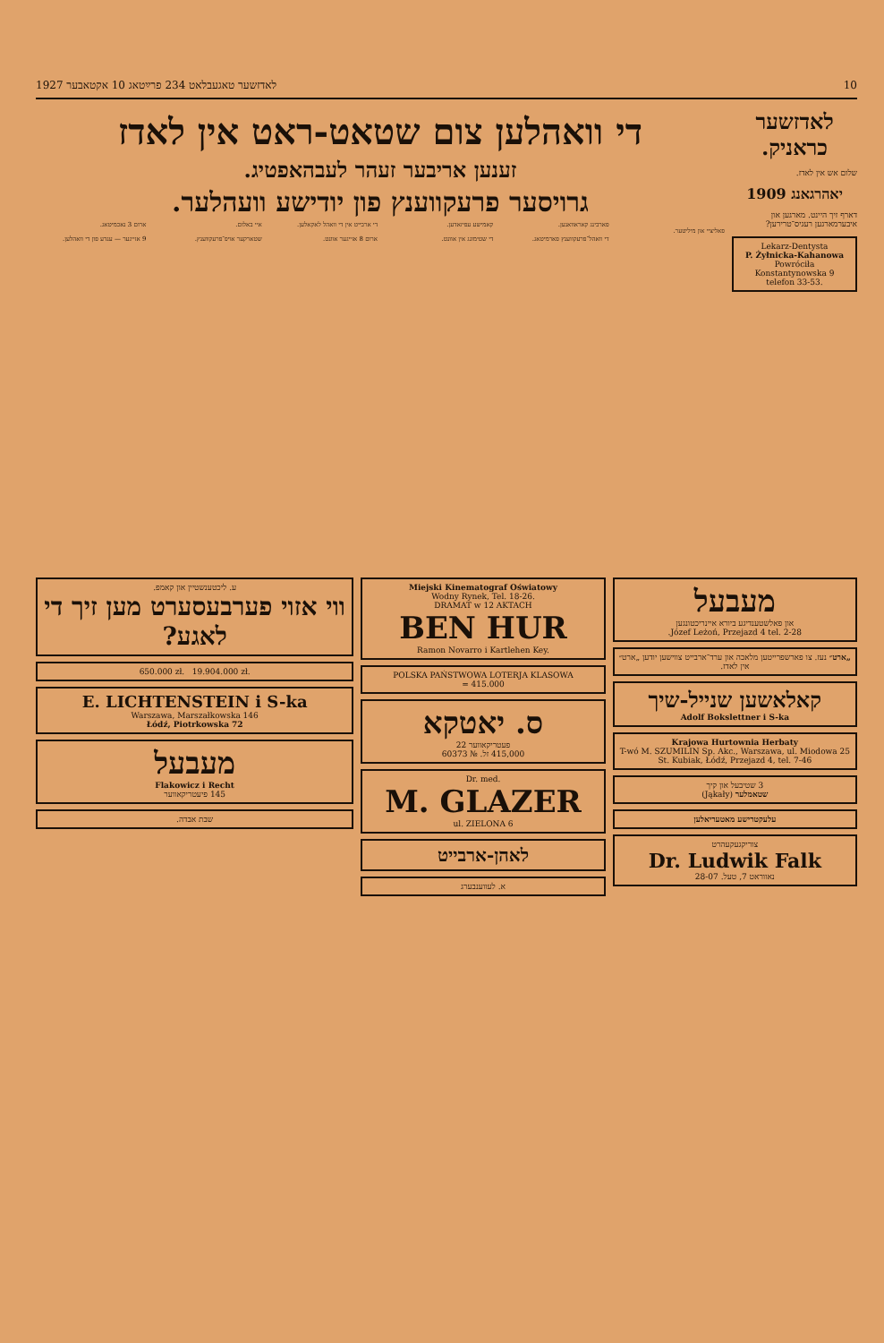10 לאדזשער טאגעבלאט 234 פרײַטאג 10 אקטאבער 1927
לאדזשער כראניק.
שלום אש אין לאדז.
יאהרגאנג 1909
דארף זיך היינט. מארגען און איבערמארגען רעגיס־טרירען?
Lekarz-Dentysta
P. Żyłnicka-Kahanowa
Powróciła
Konstantynowska 9
telefon 33-53.
די וואהלען צום שטאט-ראט אין לאדז
זענען אריבער זעהר לעבהאפטיג.
גרויסער פרעקווענץ פון יודישע וועהלער.
פאליציי און מיליטער.
פארבינג קאראוואנען.
די וואהל־פרעקווענץ פארמיטאג.
קאמישע עפיזאדען.
די שטימונג אין אוונט.
די ארבייט אין די וואהל לאקאלען.
ארום 8 אזייגער אוונט.
איי באלום.
שטארקער אויפ־פרעקווענץ.
ארום 3 נאכמיטאג.
9 אזייגער — ענדע פון די וואהלען.
מעבעל
און פאלשטענדיגע ביורא איינריכטונגען
Józef Leżoń, Przejazd 4 tel. 2-28.
„ארט״ נעז. צו פארשפרייטען מלאכה און ערד־ארבייט צווישען יודען „ארט״ אין לאדז.
קאלאשען שנייל-שיך
Adolf Bokslettner i S-ka
Krajowa Hurtownia Herbaty
T-wó M. SZUMILIN Sp. Akc., Warszawa, ul. Miodowa 25
St. Kubiak, Łódź, Przejazd 4, tel. 7-46
3 שטיבעל און קיך
שטאמלער (Jąkały)
עלעקטרישע מאטעריאלען
צוריקגעקעהרט
Dr. Ludwik Falk
נאווראט 7, טעל. 28-07
Miejski Kinematograf Oświatowy
Wodny Rynek, Tel. 18-26.
DRAMAT w 12 AKTACH
BEN HUR
Ramon Novarro i Kartlehen Key.
POLSKA PAŃSTWOWA LOTERJA KLASOWA
= 415.000
ס. יאטקא
פעטריקאווער 22
415,000 זל. № 60373
Dr. med.
M. GLAZER
ul. ZIELONA 6
לאהן-ארבייט
א. לעווענבערג
ע. ליכטענשטיין און קאמפ.
ווי אזוי פערבעסערט מען זיך די לאגע?
650.000 zł. 19.904.000 zł.
E. LICHTENSTEIN i S-ka
Warszawa, Marszałkowska 146
Łódź, Piotrkowska 72
מעבעל
Flakowicz i Recht
145 פיעטריקאווער
שבת אבדה.